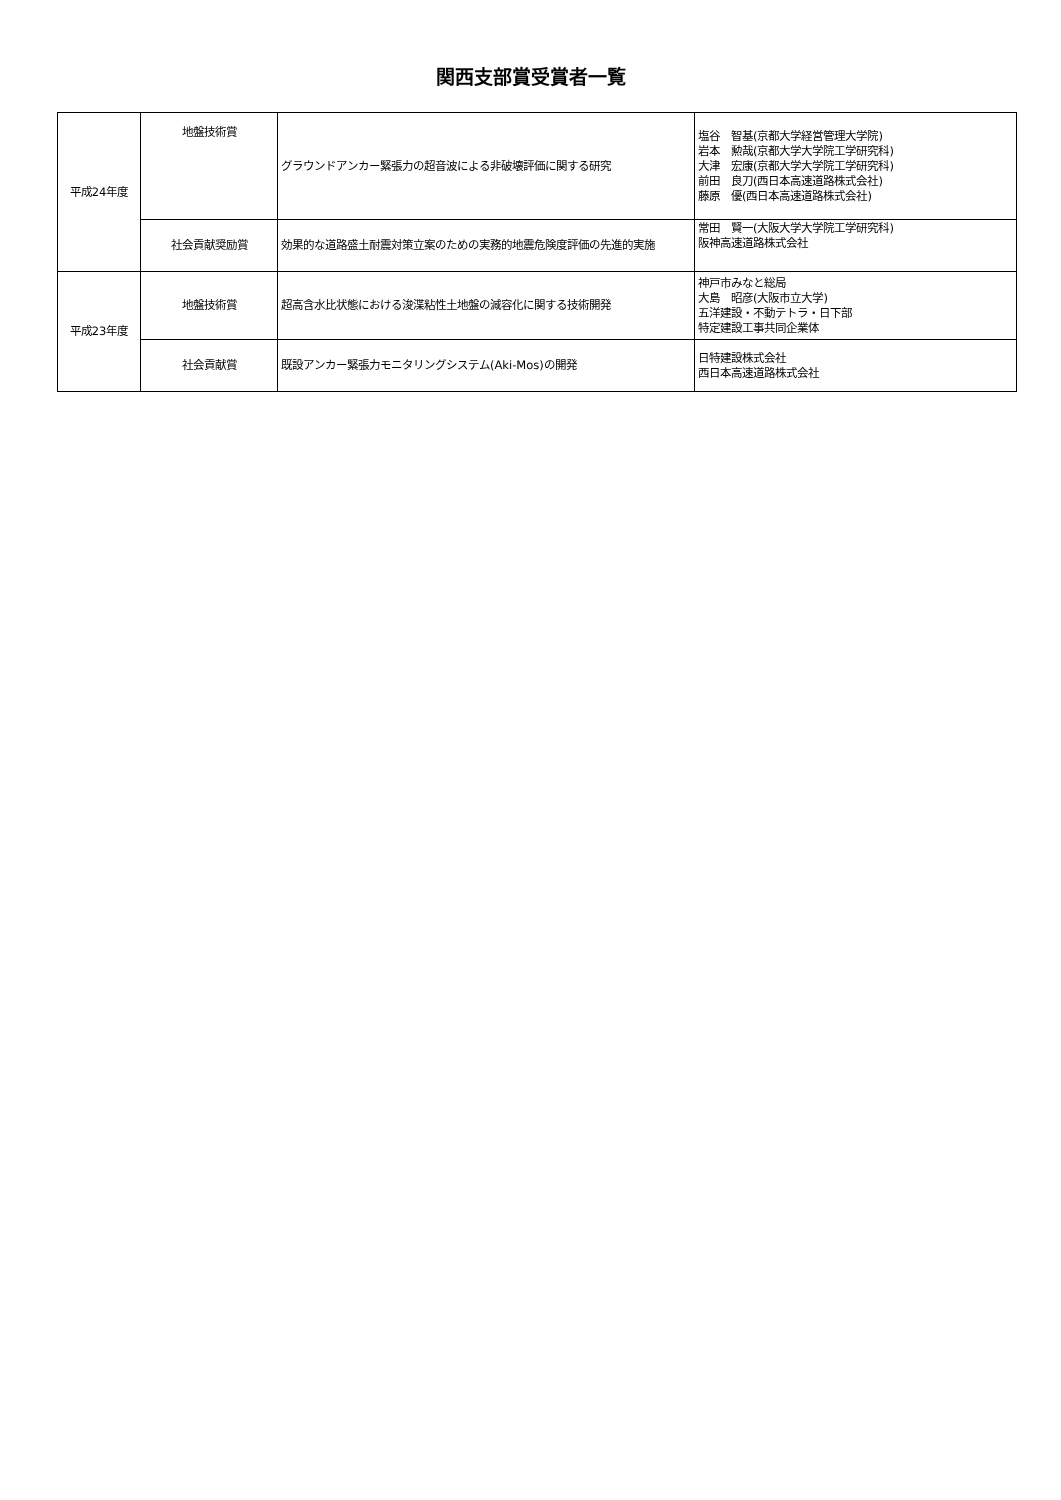関西支部賞受賞者一覧
| 平成24年度 | 地盤技術賞 | グラウンドアンカー緊張力の超音波による非破壊評価に関する研究 | 塩谷 智基(京都大学経営管理大学院) 岩本 勲哉(京都大学大学院工学研究科) 大津 宏康(京都大学大学院工学研究科) 前田 良刀(西日本高速道路株式会社) 藤原 優(西日本高速道路株式会社) |
| | 社会貢献奨励賞 | 効果的な道路盛土耐震対策立案のための実務的地震危険度評価の先進的実施 | 常田 賢一(大阪大学大学院工学研究科) 阪神高速道路株式会社 |
| 平成23年度 | 地盤技術賞 | 超高含水比状態における浚渫粘性土地盤の減容化に関する技術開発 | 神戸市みなと総局 大島 昭彦(大阪市立大学) 五洋建設・不動テトラ・日下部 特定建設工事共同企業体 |
| | 社会貢献賞 | 既設アンカー緊張力モニタリングシステム(Aki-Mos)の開発 | 日特建設株式会社 西日本高速道路株式会社 |